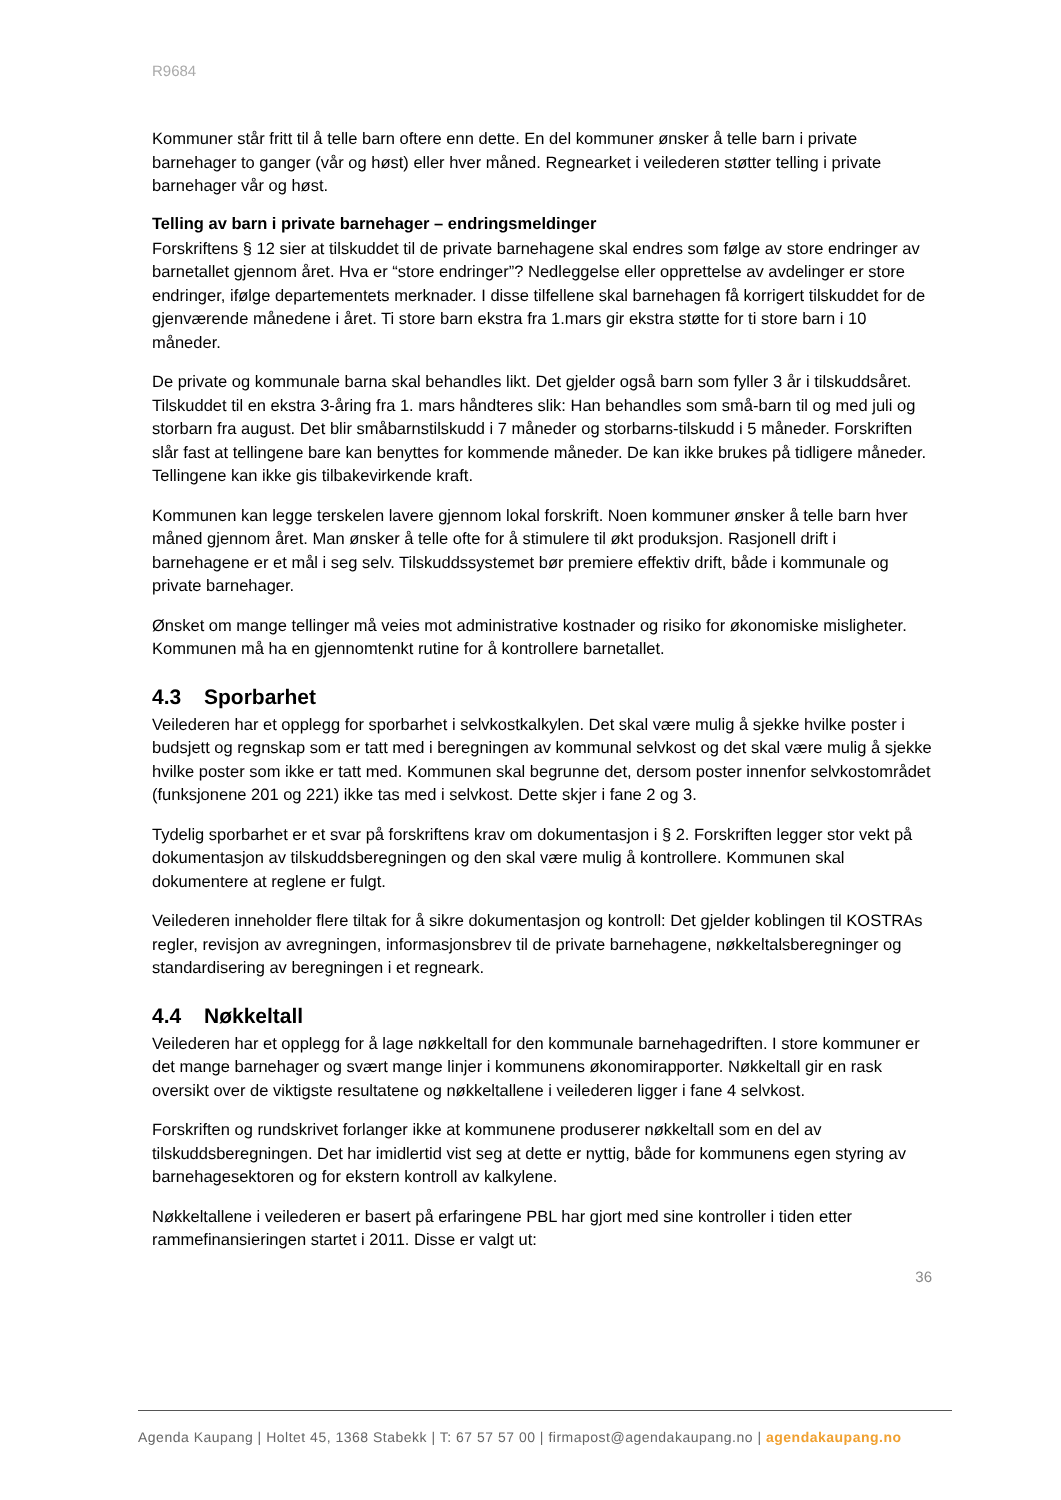R9684
Kommuner står fritt til å telle barn oftere enn dette. En del kommuner ønsker å telle barn i private barnehager to ganger (vår og høst) eller hver måned. Regnearket i veilederen støtter telling i private barnehager vår og høst.
Telling av barn i private barnehager – endringsmeldinger
Forskriftens § 12 sier at tilskuddet til de private barnehagene skal endres som følge av store endringer av barnetallet gjennom året. Hva er “store endringer”? Nedleggelse eller opprettelse av avdelinger er store endringer, ifølge departementets merknader. I disse tilfellene skal barnehagen få korrigert tilskuddet for de gjenværende månedene i året. Ti store barn ekstra fra 1.mars gir ekstra støtte for ti store barn i 10 måneder.
De private og kommunale barna skal behandles likt. Det gjelder også barn som fyller 3 år i tilskuddsåret. Tilskuddet til en ekstra 3-åring fra 1. mars håndteres slik: Han behandles som små-barn til og med juli og storbarn fra august. Det blir småbarnstilskudd i 7 måneder og storbarns-tilskudd i 5 måneder. Forskriften slår fast at tellingene bare kan benyttes for kommende måneder. De kan ikke brukes på tidligere måneder. Tellingene kan ikke gis tilbakevirkende kraft.
Kommunen kan legge terskelen lavere gjennom lokal forskrift. Noen kommuner ønsker å telle barn hver måned gjennom året. Man ønsker å telle ofte for å stimulere til økt produksjon. Rasjonell drift i barnehagene er et mål i seg selv. Tilskuddssystemet bør premiere effektiv drift, både i kommunale og private barnehager.
Ønsket om mange tellinger må veies mot administrative kostnader og risiko for økonomiske misligheter. Kommunen må ha en gjennomtenkt rutine for å kontrollere barnetallet.
4.3 Sporbarhet
Veilederen har et opplegg for sporbarhet i selvkostkalkylen. Det skal være mulig å sjekke hvilke poster i budsjett og regnskap som er tatt med i beregningen av kommunal selvkost og det skal være mulig å sjekke hvilke poster som ikke er tatt med. Kommunen skal begrunne det, dersom poster innenfor selvkostområdet (funksjonene 201 og 221) ikke tas med i selvkost. Dette skjer i fane 2 og 3.
Tydelig sporbarhet er et svar på forskriftens krav om dokumentasjon i § 2. Forskriften legger stor vekt på dokumentasjon av tilskuddsberegningen og den skal være mulig å kontrollere. Kommunen skal dokumentere at reglene er fulgt.
Veilederen inneholder flere tiltak for å sikre dokumentasjon og kontroll: Det gjelder koblingen til KOSTRAs regler, revisjon av avregningen, informasjonsbrev til de private barnehagene, nøkkeltalsberegninger og standardisering av beregningen i et regneark.
4.4 Nøkkeltall
Veilederen har et opplegg for å lage nøkkeltall for den kommunale barnehagedriften. I store kommuner er det mange barnehager og svært mange linjer i kommunens økonomirapporter. Nøkkeltall gir en rask oversikt over de viktigste resultatene og nøkkeltallene i veilederen ligger i fane 4 selvkost.
Forskriften og rundskrivet forlanger ikke at kommunene produserer nøkkeltall som en del av tilskuddsberegningen. Det har imidlertid vist seg at dette er nyttig, både for kommunens egen styring av barnehagesektoren og for ekstern kontroll av kalkylene.
Nøkkeltallene i veilederen er basert på erfaringene PBL har gjort med sine kontroller i tiden etter rammefinansieringen startet i 2011. Disse er valgt ut:
36
Agenda Kaupang | Holtet 45, 1368 Stabekk | T: 67 57 57 00 | firmapost@agendakaupang.no | agendakaupang.no